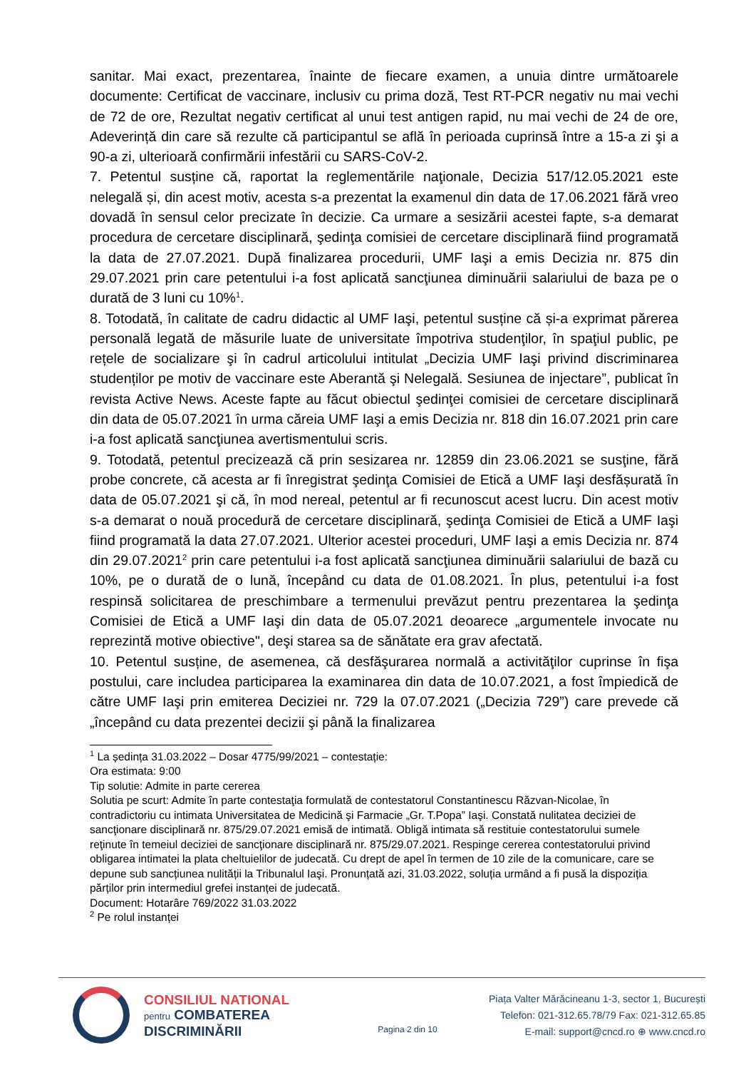sanitar. Mai exact, prezentarea, înainte de fiecare examen, a unuia dintre următoarele documente: Certificat de vaccinare, inclusiv cu prima doză, Test RT-PCR negativ nu mai vechi de 72 de ore, Rezultat negativ certificat al unui test antigen rapid, nu mai vechi de 24 de ore, Adeverință din care să rezulte că participantul se află în perioada cuprinsă între a 15-a zi şi a 90-a zi, ulterioară confirmării infestării cu SARS-CoV-2.
7. Petentul susține că, raportat la reglementările naţionale, Decizia 517/12.05.2021 este nelegală și, din acest motiv, acesta s-a prezentat la examenul din data de 17.06.2021 fără vreo dovadă în sensul celor precizate în decizie. Ca urmare a sesizării acestei fapte, s-a demarat procedura de cercetare disciplinară, şedinţa comisiei de cercetare disciplinară fiind programată la data de 27.07.2021. După finalizarea procedurii, UMF Iaşi a emis Decizia nr. 875 din 29.07.2021 prin care petentului i-a fost aplicată sancţiunea diminuării salariului de baza pe o durată de 3 luni cu 10%<sup>1</sup>.
8. Totodată, în calitate de cadru didactic al UMF Iaşi, petentul susține că și-a exprimat părerea personală legată de măsurile luate de universitate împotriva studenţilor, în spaţiul public, pe rețele de socializare şi în cadrul articolului intitulat „Decizia UMF Iaşi privind discriminarea studenților pe motiv de vaccinare este Aberantă şi Nelegală. Sesiunea de injectare”, publicat în revista Active News. Aceste fapte au făcut obiectul şedinţei comisiei de cercetare disciplinară din data de 05.07.2021 în urma căreia UMF Iaşi a emis Decizia nr. 818 din 16.07.2021 prin care i-a fost aplicată sancţiunea avertismentului scris.
9. Totodată, petentul precizează că prin sesizarea nr. 12859 din 23.06.2021 se susţine, fără probe concrete, că acesta ar fi înregistrat şedinţa Comisiei de Etică a UMF Iaşi desfășurată în data de 05.07.2021 şi că, în mod nereal, petentul ar fi recunoscut acest lucru. Din acest motiv s-a demarat o nouă procedură de cercetare disciplinară, şedinţa Comisiei de Etică a UMF Iaşi fiind programată la data 27.07.2021. Ulterior acestei proceduri, UMF Iaşi a emis Decizia nr. 874 din 29.07.2021<sup>2</sup> prin care petentului i-a fost aplicată sancţiunea diminuării salariului de bază cu 10%, pe o durată de o lună, începând cu data de 01.08.2021. În plus, petentului i-a fost respinsă solicitarea de preschimbare a termenului prevăzut pentru prezentarea la şedinţa Comisiei de Etică a UMF Iaşi din data de 05.07.2021 deoarece „argumentele invocate nu reprezintă motive obiective", deşi starea sa de sănătate era grav afectată.
10. Petentul susține, de asemenea, că desfăşurarea normală a activităţilor cuprinse în fişa postului, care includea participarea la examinarea din data de 10.07.2021, a fost împiedică de către UMF Iaşi prin emiterea Deciziei nr. 729 la 07.07.2021 („Decizia 729”) care prevede că „începând cu data prezentei decizii şi până la finalizarea
<sup>1</sup> La ședința 31.03.2022 – Dosar 4775/99/2021 – contestație:
Ora estimata: 9:00
Tip solutie: Admite in parte cererea
Solutia pe scurt: Admite în parte contestaţia formulată de contestatorul Constantinescu Răzvan-Nicolae, în contradictoriu cu intimata Universitatea de Medicină şi Farmacie „Gr. T.Popa” Iaşi. Constată nulitatea deciziei de sancţionare disciplinară nr. 875/29.07.2021 emisă de intimată. Obligă intimata să restituie contestatorului sumele reţinute în temeiul deciziei de sancţionare disciplinară nr. 875/29.07.2021. Respinge cererea contestatorului privind obligarea intimatei la plata cheltuielilor de judecată. Cu drept de apel în termen de 10 zile de la comunicare, care se depune sub sancțiunea nulității la Tribunalul Iaşi. Pronunțată azi, 31.03.2022, soluția urmând a fi pusă la dispoziția părților prin intermediul grefei instanței de judecată.
Document: Hotarâre 769/2022 31.03.2022
<sup>2</sup> Pe rolul instanței
CONSILIUL NATIONAL
pentru COMBATEREA
DISCRIMINĂRII
Pagina 2 din 10
Piața Valter Mărăcineanu 1-3, sector 1, București
Telefon: 021-312.65.78/79 Fax: 021-312.65.85
E-mail: support@cncd.ro ⊕ www.cncd.ro